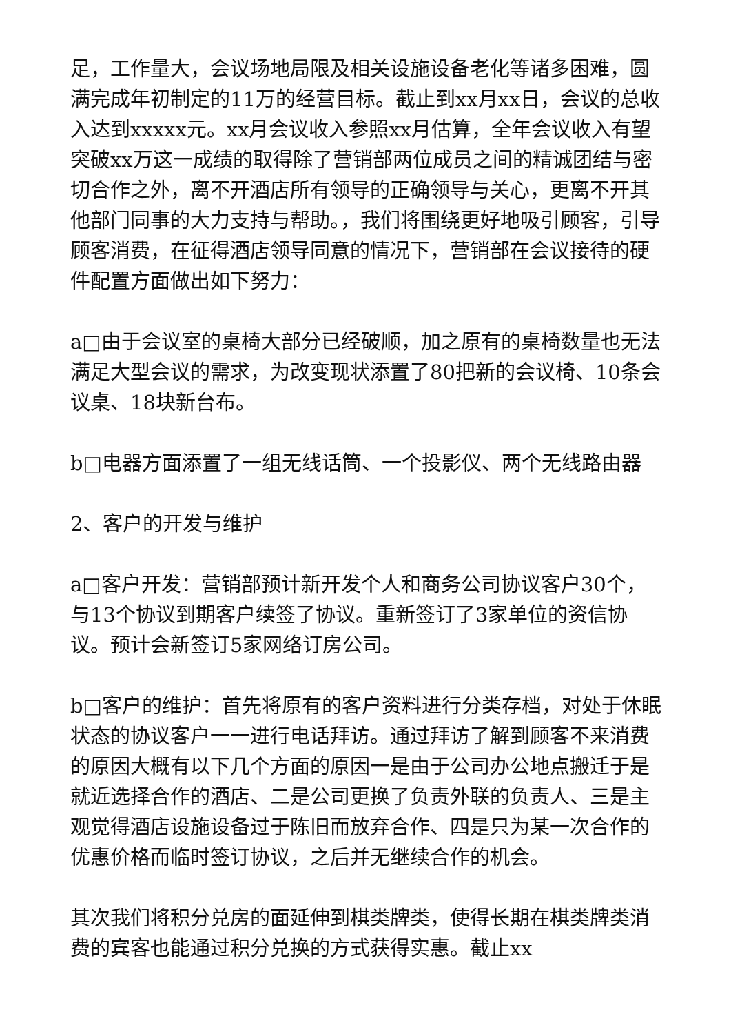足，工作量大，会议场地局限及相关设施设备老化等诸多困难，圆满完成年初制定的11万的经营目标。截止到xx月xx日，会议的总收入达到xxxxx元。xx月会议收入参照xx月估算，全年会议收入有望突破xx万这一成绩的取得除了营销部两位成员之间的精诚团结与密切合作之外，离不开酒店所有领导的正确领导与关心，更离不开其他部门同事的大力支持与帮助。，我们将围绕更好地吸引顾客，引导顾客消费，在征得酒店领导同意的情况下，营销部在会议接待的硬件配置方面做出如下努力：
a□由于会议室的桌椅大部分已经破顺，加之原有的桌椅数量也无法满足大型会议的需求，为改变现状添置了80把新的会议椅、10条会议桌、18块新台布。
b□电器方面添置了一组无线话筒、一个投影仪、两个无线路由器
2、客户的开发与维护
a□客户开发：营销部预计新开发个人和商务公司协议客户30个，与13个协议到期客户续签了协议。重新签订了3家单位的资信协议。预计会新签订5家网络订房公司。
b□客户的维护：首先将原有的客户资料进行分类存档，对处于休眠状态的协议客户一一进行电话拜访。通过拜访了解到顾客不来消费的原因大概有以下几个方面的原因一是由于公司办公地点搬迁于是就近选择合作的酒店、二是公司更换了负责外联的负责人、三是主观觉得酒店设施设备过于陈旧而放弃合作、四是只为某一次合作的优惠价格而临时签订协议，之后并无继续合作的机会。
其次我们将积分兑房的面延伸到棋类牌类，使得长期在棋类牌类消费的宾客也能通过积分兑换的方式获得实惠。截止xx